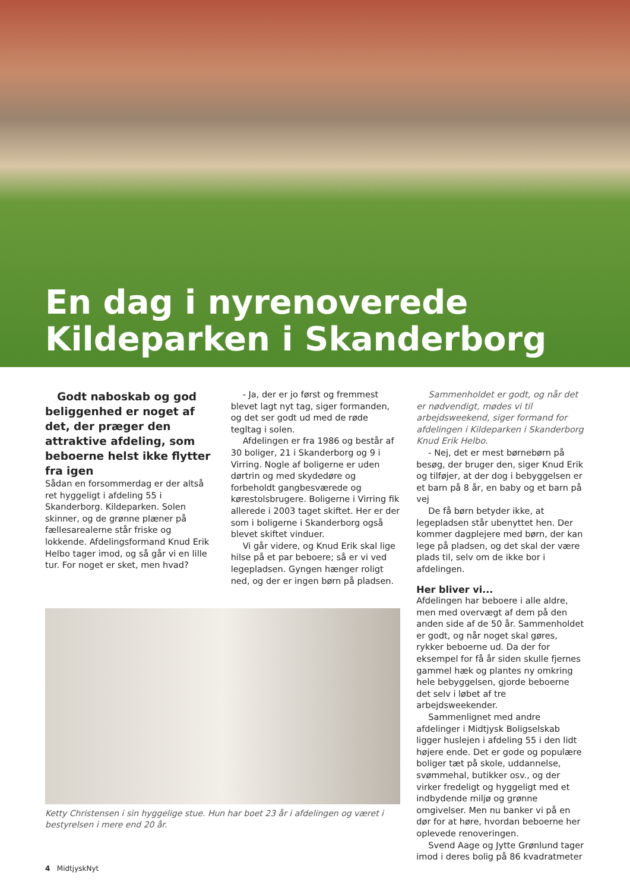En dag i nyrenoverede
Kildeparken i Skanderborg
Godt naboskab og god beliggenhed er noget af det, der præger den attraktive afdeling, som beboerne helst ikke flytter fra igen
Sådan en forsommerdag er der altså ret hyggeligt i afdeling 55 i Skanderborg. Kildeparken. Solen skinner, og de grønne plæner på fællesarealerne står friske og lokkende. Afdelingsformand Knud Erik Helbo tager imod, og så går vi en lille tur. For noget er sket, men hvad?
- Ja, der er jo først og fremmest blevet lagt nyt tag, siger formanden, og det ser godt ud med de røde tegltag i solen.
Afdelingen er fra 1986 og består af 30 boliger, 21 i Skanderborg og 9 i Virring. Nogle af boligerne er uden dørtrin og med skydedøre og forbeholdt gangbesværede og kørestolsbrugere. Boligerne i Virring fik allerede i 2003 taget skiftet. Her er der som i boligerne i Skanderborg også blevet skiftet vinduer.
Vi går videre, og Knud Erik skal lige hilse på et par beboere; så er vi ved legepladsen. Gyngen hænger roligt ned, og der er ingen børn på pladsen.
Sammenholdet er godt, og når det er nødvendigt, mødes vi til arbejdsweekend, siger formand for afdelingen i Kildeparken i Skanderborg Knud Erik Helbo.
- Nej, det er mest børnebørn på besøg, der bruger den, siger Knud Erik og tilføjer, at der dog i bebyggelsen er et barn på 8 år, en baby og et barn på vej
De få børn betyder ikke, at legepladsen står ubenyttet hen. Der kommer dagplejere med børn, der kan lege på pladsen, og det skal der være plads til, selv om de ikke bor i afdelingen.
Her bliver vi...
Afdelingen har beboere i alle aldre, men med overvægt af dem på den anden side af de 50 år. Sammenholdet er godt, og når noget skal gøres, rykker beboerne ud. Da der for eksempel for få år siden skulle fjernes gammel hæk og plantes ny omkring hele bebyggelsen, gjorde beboerne det selv i løbet af tre arbejdsweekender.
Sammenlignet med andre afdelinger i Midtjysk Boligselskab ligger huslejen i afdeling 55 i den lidt højere ende. Det er gode og populære boliger tæt på skole, uddannelse, svømmehal, butikker osv., og der virker fredeligt og hyggeligt med et indbydende miljø og grønne omgivelser. Men nu banker vi på en dør for at høre, hvordan beboerne her oplevede renoveringen.
Svend Aage og Jytte Grønlund tager imod i deres bolig på 86 kvadratmeter
Ketty Christensen i sin hyggelige stue. Hun har boet 23 år i afdelingen og været i bestyrelsen i mere end 20 år.
4 MidtjyskNyt